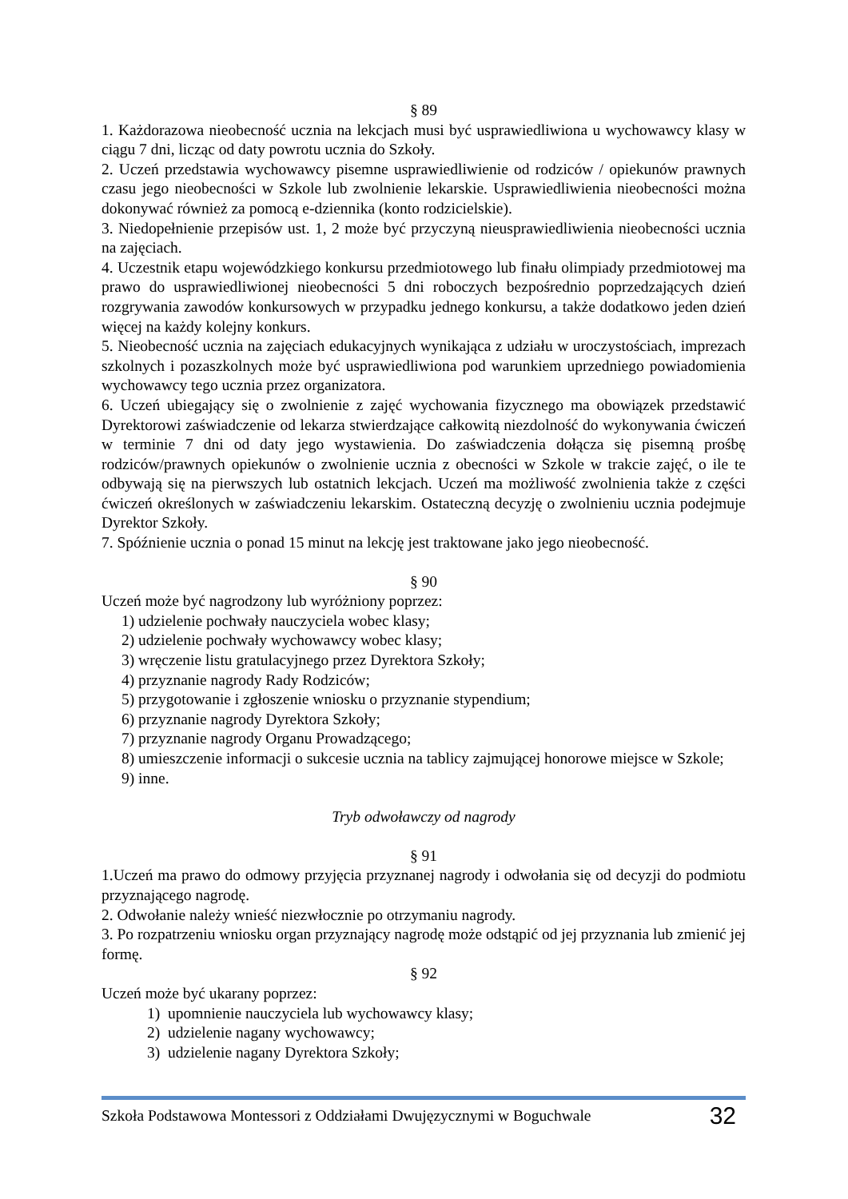§ 89
1. Każdorazowa nieobecność ucznia na lekcjach musi być usprawiedliwiona u wychowawcy klasy w ciągu 7 dni, licząc od daty powrotu ucznia do Szkoły.
2. Uczeń przedstawia wychowawcy pisemne usprawiedliwienie od rodziców / opiekunów prawnych czasu jego nieobecności w Szkole lub zwolnienie lekarskie. Usprawiedliwienia nieobecności można dokonywać również za pomocą e-dziennika (konto rodzicielskie).
3. Niedopełnienie przepisów ust. 1, 2 może być przyczyną nieusprawiedliwienia nieobecności ucznia na zajęciach.
4. Uczestnik etapu wojewódzkiego konkursu przedmiotowego lub finału olimpiady przedmiotowej ma prawo do usprawiedliwionej nieobecności 5 dni roboczych bezpośrednio poprzedzających dzień rozgrywania zawodów konkursowych w przypadku jednego konkursu, a także dodatkowo jeden dzień więcej na każdy kolejny konkurs.
5. Nieobecność ucznia na zajęciach edukacyjnych wynikająca z udziału w uroczystościach, imprezach szkolnych i pozaszkolnych może być usprawiedliwiona pod warunkiem uprzedniego powiadomienia wychowawcy tego ucznia przez organizatora.
6. Uczeń ubiegający się o zwolnienie z zajęć wychowania fizycznego ma obowiązek przedstawić Dyrektorowi zaświadczenie od lekarza stwierdzające całkowitą niezdolność do wykonywania ćwiczeń w terminie 7 dni od daty jego wystawienia. Do zaświadczenia dołącza się pisemną prośbę rodziców/prawnych opiekunów o zwolnienie ucznia z obecności w Szkole w trakcie zajęć, o ile te odbywają się na pierwszych lub ostatnich lekcjach. Uczeń ma możliwość zwolnienia także z części ćwiczeń określonych w zaświadczeniu lekarskim. Ostateczną decyzję o zwolnieniu ucznia podejmuje Dyrektor Szkoły.
7. Spóźnienie ucznia o ponad 15 minut na lekcję jest traktowane jako jego nieobecność.
§ 90
Uczeń może być nagrodzony lub wyróżniony poprzez:
1) udzielenie pochwały nauczyciela wobec klasy;
2) udzielenie pochwały wychowawcy wobec klasy;
3) wręczenie listu gratulacyjnego przez Dyrektora Szkoły;
4) przyznanie nagrody Rady Rodziców;
5) przygotowanie i zgłoszenie wniosku o przyznanie stypendium;
6) przyznanie nagrody Dyrektora Szkoły;
7) przyznanie nagrody Organu Prowadzącego;
8) umieszczenie informacji o sukcesie ucznia na tablicy zajmującej honorowe miejsce w Szkole;
9) inne.
Tryb odwoławczy od nagrody
§ 91
1.Uczeń ma prawo do odmowy przyjęcia przyznanej nagrody i odwołania się od decyzji do podmiotu przyznającego nagrodę.
2. Odwołanie należy wnieść niezwłocznie po otrzymaniu nagrody.
3. Po rozpatrzeniu wniosku organ przyznający nagrodę może odstąpić od jej przyznania lub zmienić jej formę.
§ 92
Uczeń może być ukarany poprzez:
1) upomnienie nauczyciela lub wychowawcy klasy;
2) udzielenie nagany wychowawcy;
3) udzielenie nagany Dyrektora Szkoły;
Szkoła Podstawowa Montessori z Oddziałami Dwujęzycznymi w Boguchwale 32